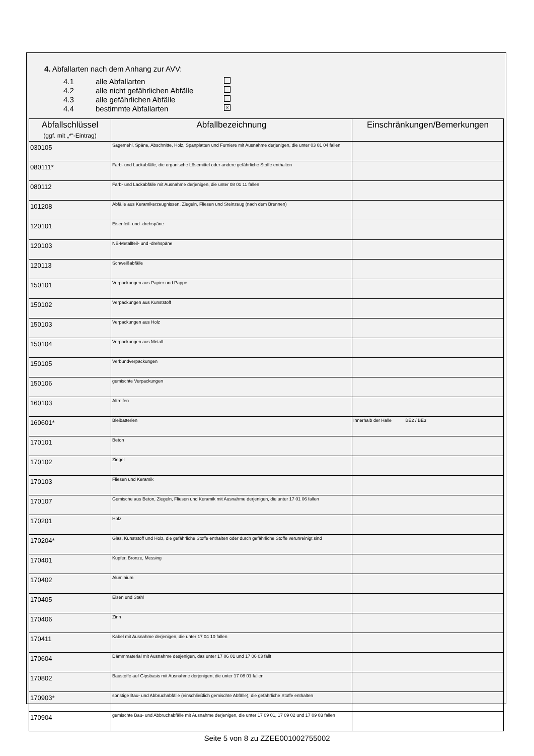4. Abfallarten nach dem Anhang zur AVV:
4.1 alle Abfallarten
4.2 alle nicht gefährlichen Abfälle
4.3 alle gefährlichen Abfälle
4.4 bestimmte Abfallarten ×
| Abfallschlüssel (ggf. mit „*“-Eintrag) | Abfallbezeichnung | Einschränkungen/Bemerkungen |
| --- | --- | --- |
| 030105 | Sägemehl, Späne, Abschnitte, Holz, Spanplatten und Furniere mit Ausnahme derjenigen, die unter 03 01 04 fallen | |
| 080111* | Farb- und Lackabfälle, die organische Lösemittel oder andere gefährliche Stoffe enthalten | |
| 080112 | Farb- und Lackabfälle mit Ausnahme derjenigen, die unter 08 01 11 fallen | |
| 101208 | Abfälle aus Keramikerzeugnissen, Ziegeln, Fliesen und Steinzeug (nach dem Brennen) | |
| 120101 | Eisenfeil- und -drehspäne | |
| 120103 | NE-Metallfeil- und -drehspäne | |
| 120113 | Schweißabfälle | |
| 150101 | Verpackungen aus Papier und Pappe | |
| 150102 | Verpackungen aus Kunststoff | |
| 150103 | Verpackungen aus Holz | |
| 150104 | Verpackungen aus Metall | |
| 150105 | Verbundverpackungen | |
| 150106 | gemischte Verpackungen | |
| 160103 | Altreifen | |
| 160601* | Bleibatterien | Innerhalb der Halle BE2 / BE3 |
| 170101 | Beton | |
| 170102 | Ziegel | |
| 170103 | Fliesen und Keramik | |
| 170107 | Gemische aus Beton, Ziegeln, Fliesen und Keramik mit Ausnahme derjenigen, die unter 17 01 06 fallen | |
| 170201 | Holz | |
| 170204* | Glas, Kunststoff und Holz, die gefährliche Stoffe enthalten oder durch gefährliche Stoffe verunreinigt sind | |
| 170401 | Kupfer, Bronze, Messing | |
| 170402 | Aluminium | |
| 170405 | Eisen und Stahl | |
| 170406 | Zinn | |
| 170411 | Kabel mit Ausnahme derjenigen, die unter 17 04 10 fallen | |
| 170604 | Dämmmaterial mit Ausnahme desjenigen, das unter 17 06 01 und 17 06 03 fällt | |
| 170802 | Baustoffe auf Gipsbasis mit Ausnahme derjenigen, die unter 17 08 01 fallen | |
| 170903* | sonstige Bau- und Abbruchabfälle (einschließlich gemischte Abfälle), die gefährliche Stoffe enthalten | |
| 170904 | gemischte Bau- und Abbruchabfälle mit Ausnahme derjenigen, die unter 17 09 01, 17 09 02 und 17 09 03 fallen | |
Seite 5 von 8 zu ZZEE001002755002